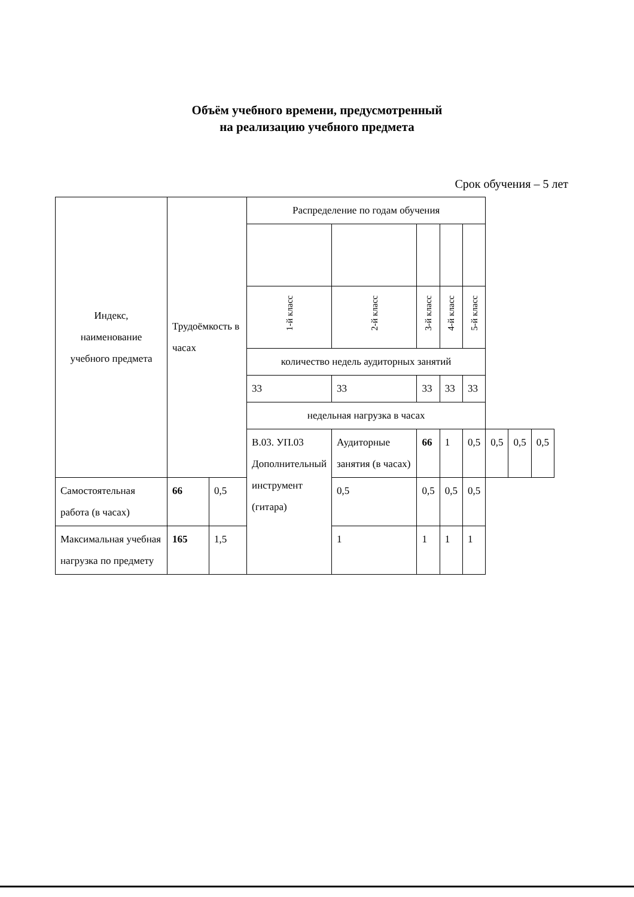Объём учебного времени, предусмотренный
на реализацию учебного предмета
Срок обучения – 5 лет
| Индекс, наименование учебного предмета | Трудоёмкость в часах | | Распределение по годам обучения | | | | | | | |
| --- | --- | --- | --- | --- | --- | --- | --- | --- | --- | --- |
| | | | 1-й класс | 2-й класс | 3-й класс | 4-й класс | 5-й класс | | | |
| | | | количество недель аудиторных занятий | | | | | | | |
| | | | 33 | 33 | 33 | 33 | 33 | | | |
| | | | недельная нагрузка в часах | | | | | | | |
| | | | В.03. УП.03 Дополнительный инструмент (гитара) | Аудиторные занятия (в часах) | 66 | 1 | 0,5 | 0,5 | 0,5 | 0,5 |
| Самостоятельная работа (в часах) | 66 | 0,5 | | 0,5 | 0,5 | 0,5 | 0,5 | | | |
| Максимальная учебная нагрузка по предмету | 165 | 1,5 | | 1 | 1 | 1 | 1 | | | |